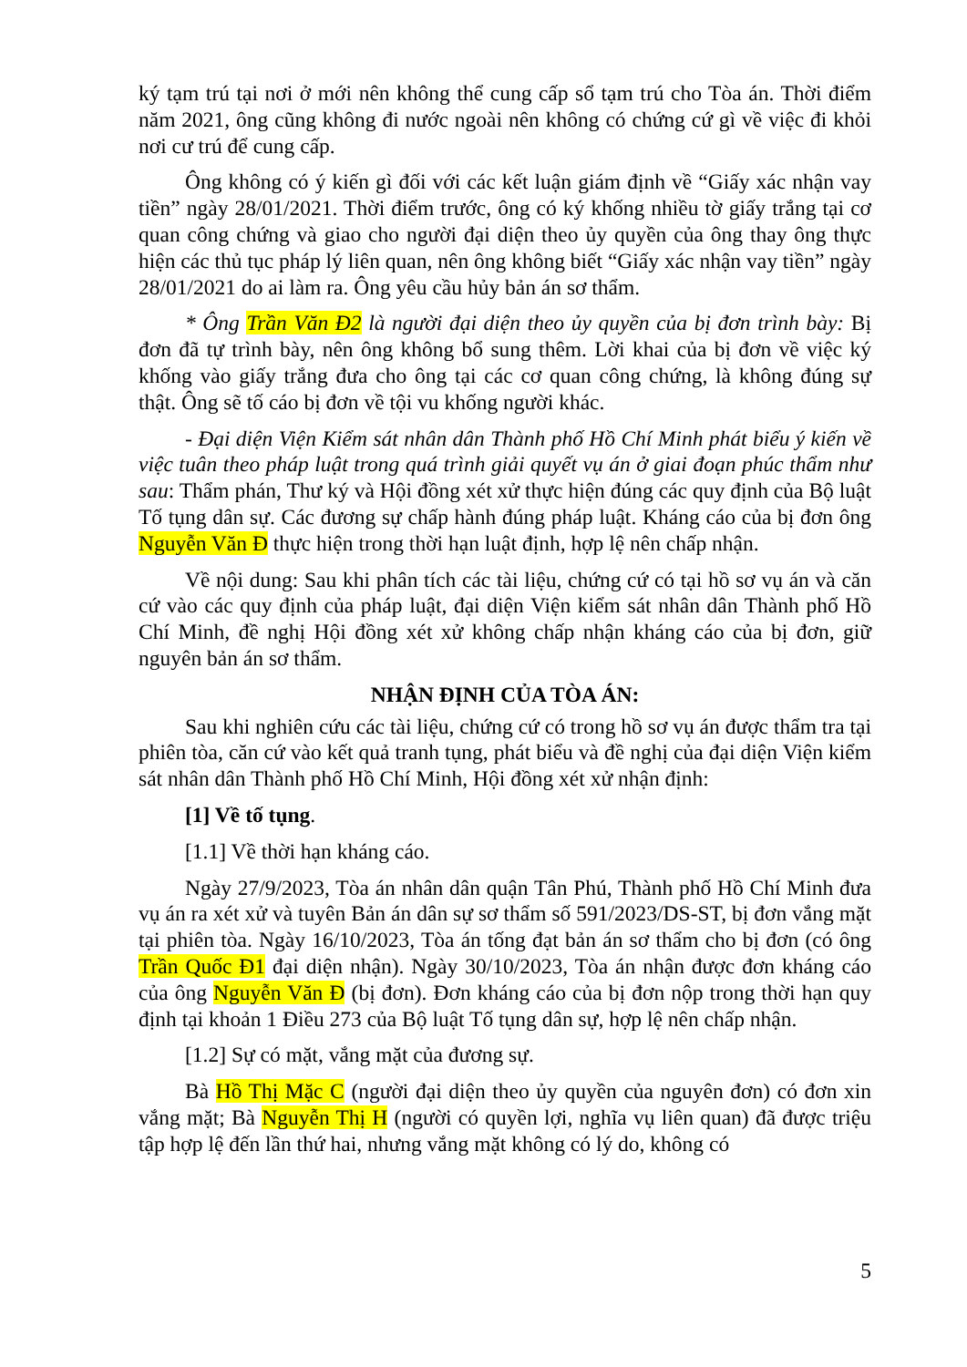ký tạm trú tại nơi ở mới nên không thể cung cấp sổ tạm trú cho Tòa án. Thời điểm năm 2021, ông cũng không đi nước ngoài nên không có chứng cứ gì về việc đi khỏi nơi cư trú để cung cấp.
Ông không có ý kiến gì đối với các kết luận giám định về “Giấy xác nhận vay tiền” ngày 28/01/2021. Thời điểm trước, ông có ký khống nhiều tờ giấy trắng tại cơ quan công chứng và giao cho người đại diện theo ủy quyền của ông thay ông thực hiện các thủ tục pháp lý liên quan, nên ông không biết “Giấy xác nhận vay tiền” ngày 28/01/2021 do ai làm ra. Ông yêu cầu hủy bản án sơ thẩm.
* Ông Trần Văn Đ2 là người đại diện theo ủy quyền của bị đơn trình bày: Bị đơn đã tự trình bày, nên ông không bổ sung thêm. Lời khai của bị đơn về việc ký khống vào giấy trắng đưa cho ông tại các cơ quan công chứng, là không đúng sự thật. Ông sẽ tố cáo bị đơn về tội vu khống người khác.
- Đại diện Viện Kiểm sát nhân dân Thành phố Hồ Chí Minh phát biểu ý kiến về việc tuân theo pháp luật trong quá trình giải quyết vụ án ở giai đoạn phúc thẩm như sau: Thẩm phán, Thư ký và Hội đồng xét xử thực hiện đúng các quy định của Bộ luật Tố tụng dân sự. Các đương sự chấp hành đúng pháp luật. Kháng cáo của bị đơn ông Nguyễn Văn Đ thực hiện trong thời hạn luật định, hợp lệ nên chấp nhận.
Về nội dung: Sau khi phân tích các tài liệu, chứng cứ có tại hồ sơ vụ án và căn cứ vào các quy định của pháp luật, đại diện Viện kiểm sát nhân dân Thành phố Hồ Chí Minh, đề nghị Hội đồng xét xử không chấp nhận kháng cáo của bị đơn, giữ nguyên bản án sơ thẩm.
NHẬN ĐỊNH CỦA TÒA ÁN:
Sau khi nghiên cứu các tài liệu, chứng cứ có trong hồ sơ vụ án được thẩm tra tại phiên tòa, căn cứ vào kết quả tranh tụng, phát biểu và đề nghị của đại diện Viện kiểm sát nhân dân Thành phố Hồ Chí Minh, Hội đồng xét xử nhận định:
[1] Về tố tụng.
[1.1] Về thời hạn kháng cáo.
Ngày 27/9/2023, Tòa án nhân dân quận Tân Phú, Thành phố Hồ Chí Minh đưa vụ án ra xét xử và tuyên Bản án dân sự sơ thẩm số 591/2023/DS-ST, bị đơn vắng mặt tại phiên tòa. Ngày 16/10/2023, Tòa án tống đạt bản án sơ thẩm cho bị đơn (có ông Trần Quốc Đ1 đại diện nhận). Ngày 30/10/2023, Tòa án nhận được đơn kháng cáo của ông Nguyễn Văn Đ (bị đơn). Đơn kháng cáo của bị đơn nộp trong thời hạn quy định tại khoản 1 Điều 273 của Bộ luật Tố tụng dân sự, hợp lệ nên chấp nhận.
[1.2] Sự có mặt, vắng mặt của đương sự.
Bà Hồ Thị Mặc C (người đại diện theo ủy quyền của nguyên đơn) có đơn xin vắng mặt; Bà Nguyễn Thị H (người có quyền lợi, nghĩa vụ liên quan) đã được triệu tập hợp lệ đến lần thứ hai, nhưng vắng mặt không có lý do, không có
5